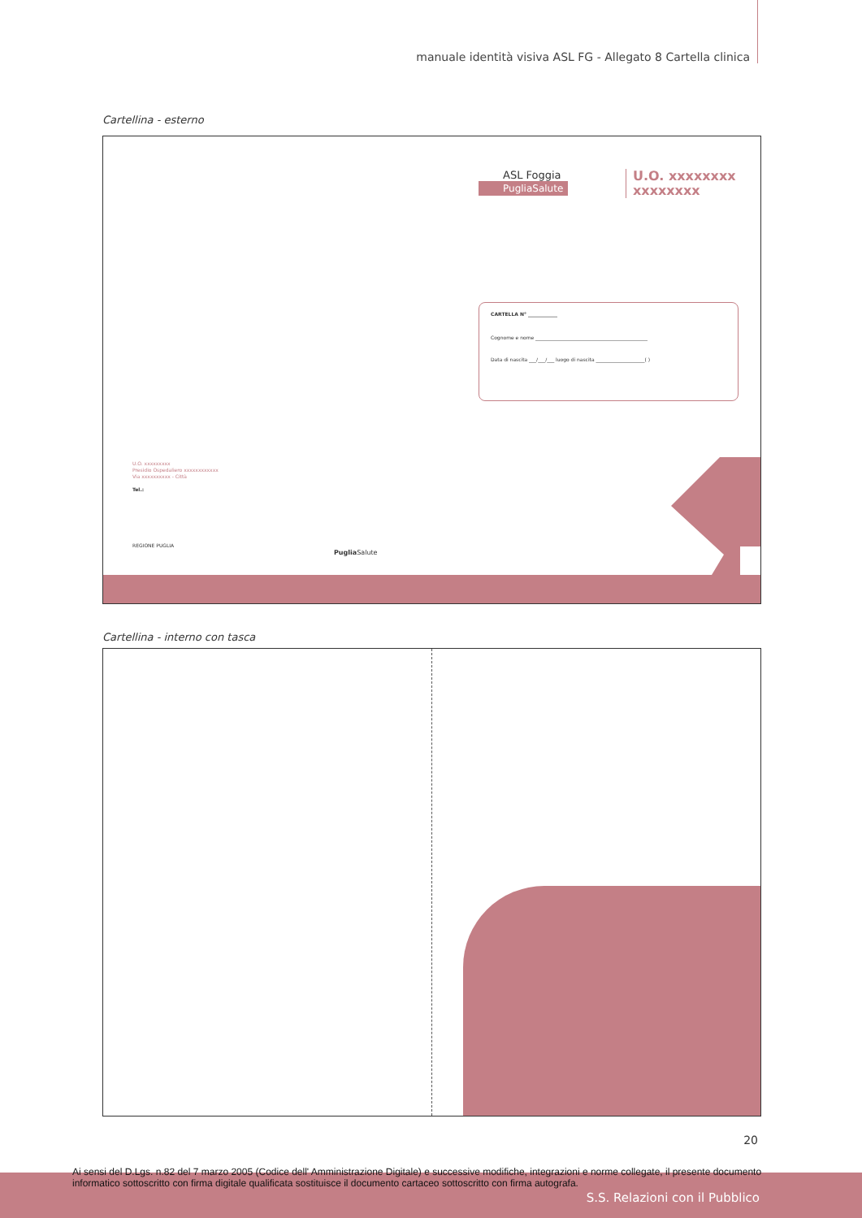manuale identità visiva ASL FG - Allegato 8 Cartella clinica
Cartellina - esterno
ASL Foggia
PugliaSalute
U.O. xxxxxxxx
xxxxxxxx
CARTELLA N° ____________
Cognome e nome ______________________________________________
Data di nascita ___/___/___ luogo di nascita ____________________( )
U.O. xxxxxxxxx
Presidio Ospedaliero xxxxxxxxxxxx
Via xxxxxxxxxx - Città
Tel.:
REGIONE PUGLIA
Puglia Salute
Cartellina - interno con tasca
20
Ai sensi del D.Lgs. n.82 del 7 marzo 2005 (Codice dell' Amministrazione Digitale) e successive modifiche, integrazioni e norme collegate, il presente documento informatico sottoscritto con firma digitale qualificata sostituisce il documento cartaceo sottoscritto con firma autografa.
S.S. Relazioni con il Pubblico